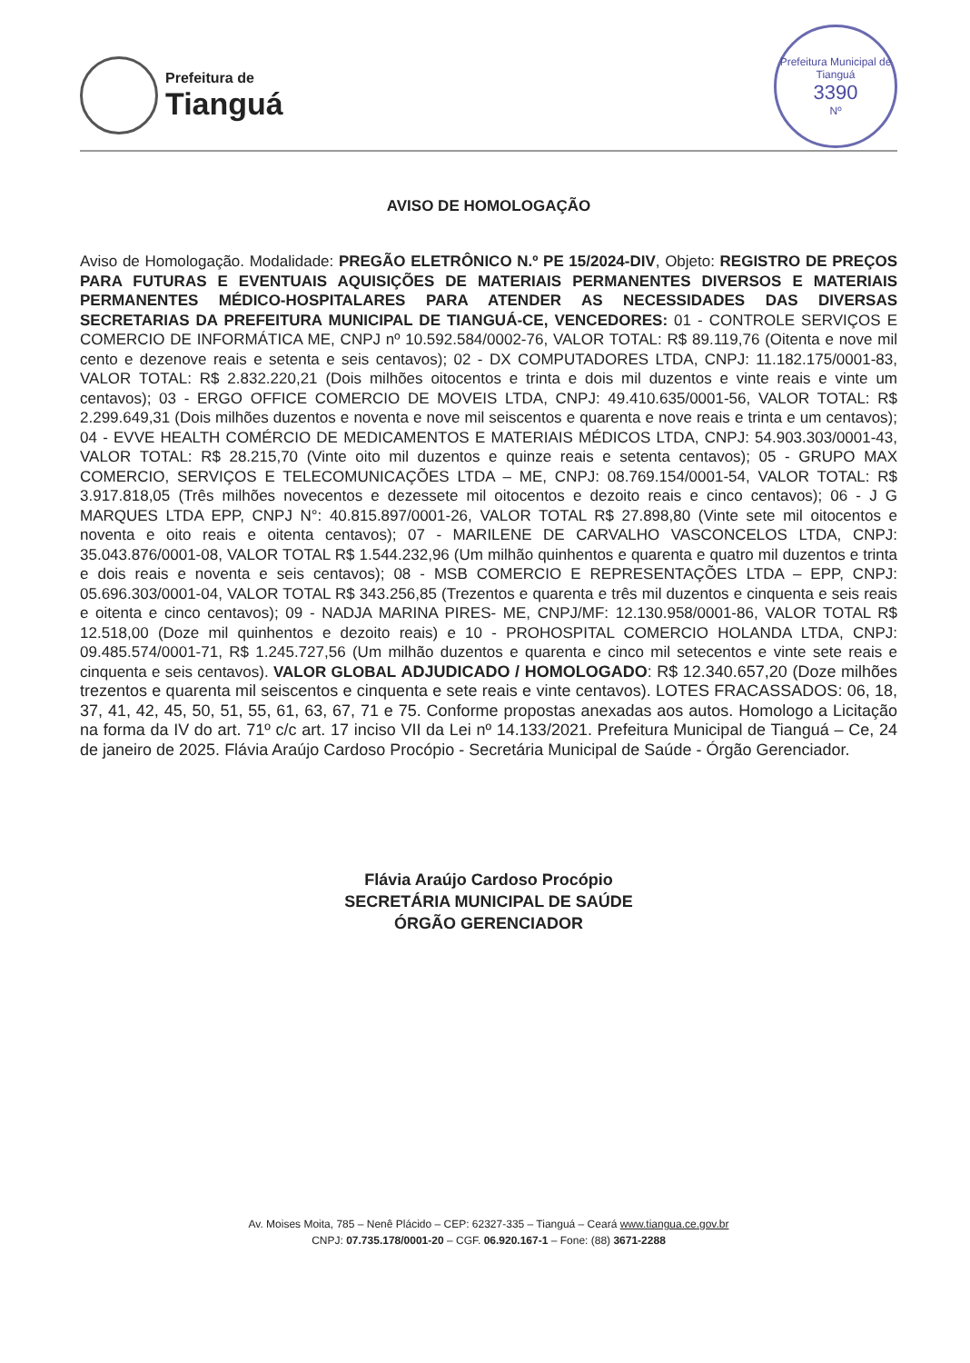Prefeitura de
Tianguá
Prefeitura Municipal de Tianguá
3390
Nº
AVISO DE HOMOLOGAÇÃO
Aviso de Homologação. Modalidade: PREGÃO ELETRÔNICO N.º PE 15/2024-DIV, Objeto: REGISTRO DE PREÇOS PARA FUTURAS E EVENTUAIS AQUISIÇÕES DE MATERIAIS PERMANENTES DIVERSOS E MATERIAIS PERMANENTES MÉDICO-HOSPITALARES PARA ATENDER AS NECESSIDADES DAS DIVERSAS SECRETARIAS DA PREFEITURA MUNICIPAL DE TIANGUÁ-CE, VENCEDORES: 01 - CONTROLE SERVIÇOS E COMERCIO DE INFORMÁTICA ME, CNPJ nº 10.592.584/0002-76, VALOR TOTAL: R$ 89.119,76 (Oitenta e nove mil cento e dezenove reais e setenta e seis centavos); 02 - DX COMPUTADORES LTDA, CNPJ: 11.182.175/0001-83, VALOR TOTAL: R$ 2.832.220,21 (Dois milhões oitocentos e trinta e dois mil duzentos e vinte reais e vinte um centavos); 03 - ERGO OFFICE COMERCIO DE MOVEIS LTDA, CNPJ: 49.410.635/0001-56, VALOR TOTAL: R$ 2.299.649,31 (Dois milhões duzentos e noventa e nove mil seiscentos e quarenta e nove reais e trinta e um centavos); 04 - EVVE HEALTH COMÉRCIO DE MEDICAMENTOS E MATERIAIS MÉDICOS LTDA, CNPJ: 54.903.303/0001-43, VALOR TOTAL: R$ 28.215,70 (Vinte oito mil duzentos e quinze reais e setenta centavos); 05 - GRUPO MAX COMERCIO, SERVIÇOS E TELECOMUNICAÇÕES LTDA – ME, CNPJ: 08.769.154/0001-54, VALOR TOTAL: R$ 3.917.818,05 (Três milhões novecentos e dezessete mil oitocentos e dezoito reais e cinco centavos); 06 - J G MARQUES LTDA EPP, CNPJ N°: 40.815.897/0001-26, VALOR TOTAL R$ 27.898,80 (Vinte sete mil oitocentos e noventa e oito reais e oitenta centavos); 07 - MARILENE DE CARVALHO VASCONCELOS LTDA, CNPJ: 35.043.876/0001-08, VALOR TOTAL R$ 1.544.232,96 (Um milhão quinhentos e quarenta e quatro mil duzentos e trinta e dois reais e noventa e seis centavos); 08 - MSB COMERCIO E REPRESENTAÇÕES LTDA – EPP, CNPJ: 05.696.303/0001-04, VALOR TOTAL R$ 343.256,85 (Trezentos e quarenta e três mil duzentos e cinquenta e seis reais e oitenta e cinco centavos); 09 - NADJA MARINA PIRES- ME, CNPJ/MF: 12.130.958/0001-86, VALOR TOTAL R$ 12.518,00 (Doze mil quinhentos e dezoito reais) e 10 - PROHOSPITAL COMERCIO HOLANDA LTDA, CNPJ: 09.485.574/0001-71, R$ 1.245.727,56 (Um milhão duzentos e quarenta e cinco mil setecentos e vinte sete reais e cinquenta e seis centavos). VALOR GLOBAL ADJUDICADO / HOMOLOGADO: R$ 12.340.657,20 (Doze milhões trezentos e quarenta mil seiscentos e cinquenta e sete reais e vinte centavos). LOTES FRACASSADOS: 06, 18, 37, 41, 42, 45, 50, 51, 55, 61, 63, 67, 71 e 75. Conforme propostas anexadas aos autos. Homologo a Licitação na forma da IV do art. 71º c/c art. 17 inciso VII da Lei nº 14.133/2021. Prefeitura Municipal de Tianguá – Ce, 24 de janeiro de 2025. Flávia Araújo Cardoso Procópio - Secretária Municipal de Saúde - Órgão Gerenciador.
Flávia Araújo Cardoso Procópio
SECRETÁRIA MUNICIPAL DE SAÚDE
ÓRGÃO GERENCIADOR
Av. Moises Moita, 785 – Nenê Plácido – CEP: 62327-335 – Tianguá – Ceará www.tiangua.ce.gov.br
CNPJ: 07.735.178/0001-20 – CGF. 06.920.167-1 – Fone: (88) 3671-2288